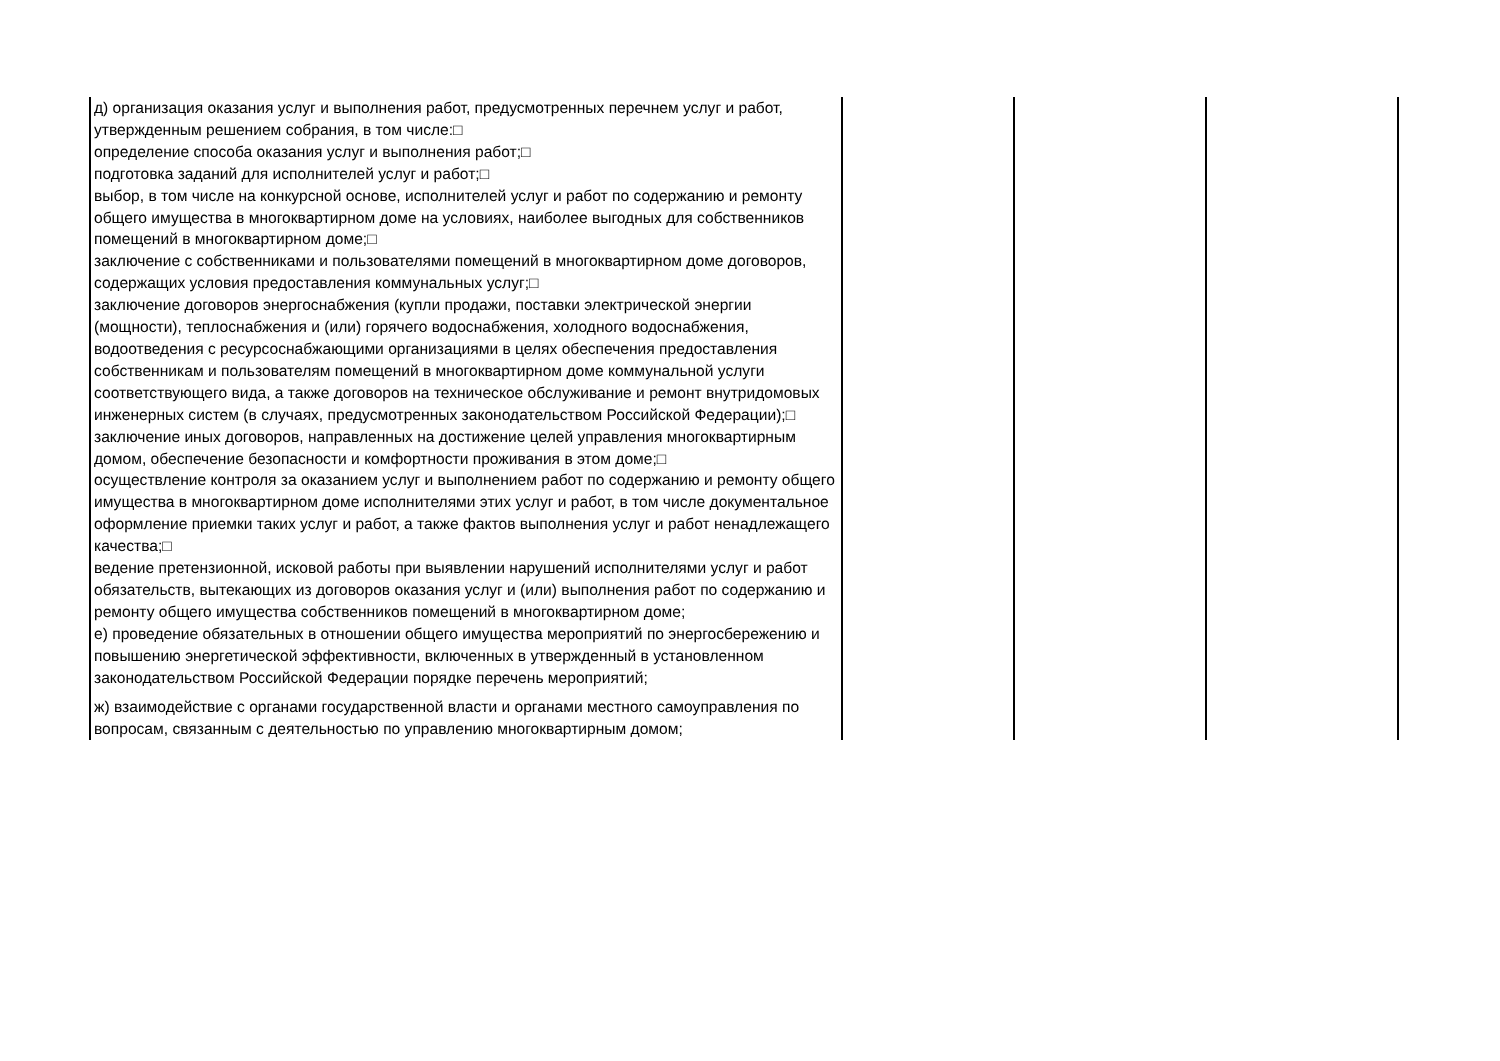| д) организация оказания услуг и выполнения работ, предусмотренных перечнем услуг и работ, утвержденным решением собрания, в том числе:□ определение способа оказания услуг и выполнения работ;□ подготовка заданий для исполнителей услуг и работ;□ выбор, в том числе на конкурсной основе, исполнителей услуг и работ по содержанию и ремонту общего имущества в многоквартирном доме на условиях, наиболее выгодных для собственников помещений в многоквартирном доме;□ заключение с собственниками и пользователями помещений в многоквартирном доме договоров, содержащих условия предоставления коммунальных услуг;□ заключение договоров энергоснабжения (купли продажи, поставки электрической энергии (мощности), теплоснабжения и (или) горячего водоснабжения, холодного водоснабжения, водоотведения с ресурсоснабжающими организациями в целях обеспечения предоставления собственникам и пользователям помещений в многоквартирном доме коммунальной услуги соответствующего вида, а также договоров на техническое обслуживание и ремонт внутридомовых инженерных систем (в случаях, предусмотренных законодательством Российской Федерации);□ заключение иных договоров, направленных на достижение целей управления многоквартирным домом, обеспечение безопасности и комфортности проживания в этом доме;□ осуществление контроля за оказанием услуг и выполнением работ по содержанию и ремонту общего имущества в многоквартирном доме исполнителями этих услуг и работ, в том числе документальное оформление приемки таких услуг и работ, а также фактов выполнения услуг и работ ненадлежащего качества;□ ведение претензионной, исковой работы при выявлении нарушений исполнителями услуг и работ обязательств, вытекающих из договоров оказания услуг и (или) выполнения работ по содержанию и ремонту общего имущества собственников помещений в многоквартирном доме; е) проведение обязательных в отношении общего имущества мероприятий по энергосбережению и повышению энергетической эффективности, включенных в утвержденный в установленном законодательством Российской Федерации порядке перечень мероприятий; ж) взаимодействие с органами государственной власти и органами местного самоуправления по вопросам, связанным с деятельностью по управлению многоквартирным домом; | | | |